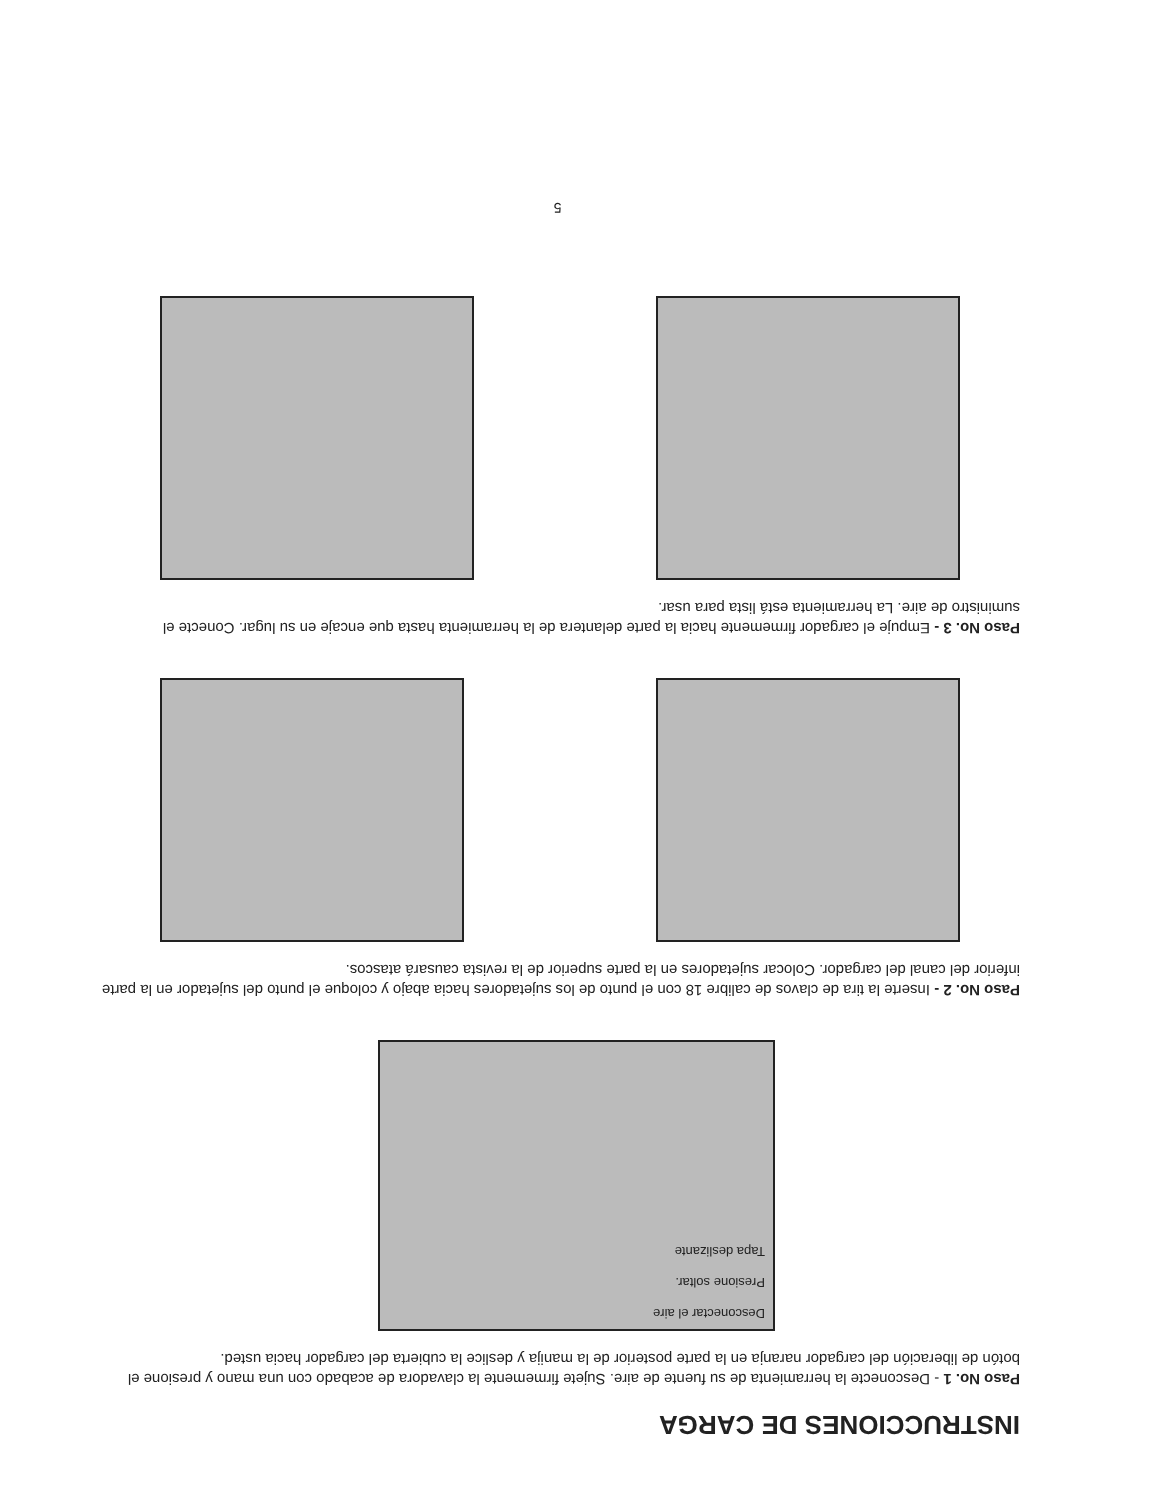INSTRUCCIONES DE CARGA
Paso No. 1 - Desconecte la herramienta de su fuente de aire. Sujete firmemente la clavadora de acabado con una mano y presione el botón de liberación del cargador naranja en la parte posterior de la manija y deslice la cubierta del cargador hacia usted.
Desconectar el aire
Presione soltar.
Tapa deslizante
Paso No. 2 - Inserte la tira de clavos de calibre 18 con el punto de los sujetadores hacia abajo y coloque el punto del sujetador en la parte inferior del canal del cargador. Colocar sujetadores en la parte superior de la revista causará atascos.
Paso No. 3 - Empuje el cargador firmemente hacia la parte delantera de la herramienta hasta que encaje en su lugar. Conecte el suministro de aire. La herramienta está lista para usar.
5